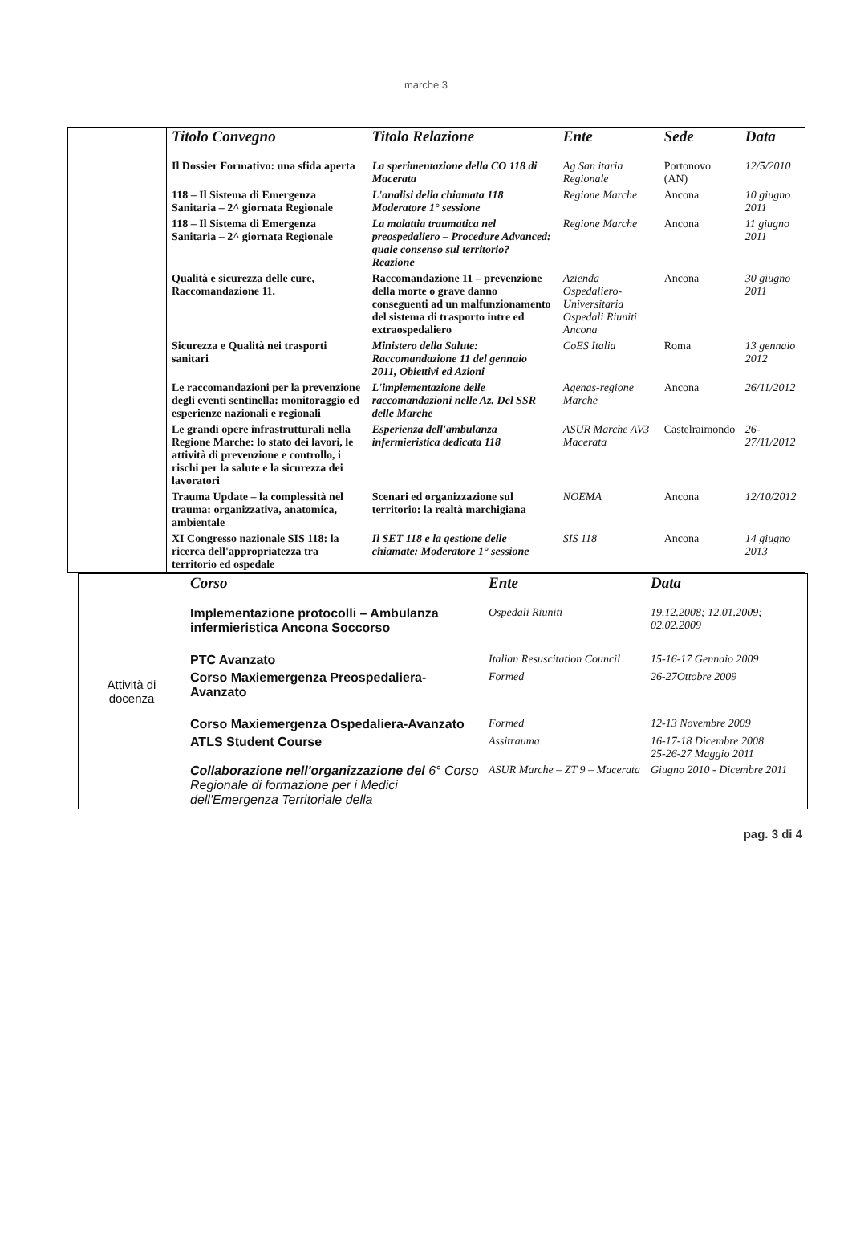marche 3
| | Titolo Convegno | Titolo Relazione | Ente | Sede | Data |
| | Il Dossier Formativo: una sfida aperta | La sperimentazione della CO 118 di Macerata | Ag San itaria Regionale | Portonovo (AN) | 12/5/2010 |
| | 118 – Il Sistema di Emergenza Sanitaria – 2^ giornata Regionale | L'analisi della chiamata 118 Moderatore 1° sessione | Regione Marche | Ancona | 10 giugno 2011 |
| | 118 – Il Sistema di Emergenza Sanitaria – 2^ giornata Regionale | La malattia traumatica nel preospedaliero – Procedure Advanced: quale consenso sul territorio? Reazione | Regione Marche | Ancona | 11 giugno 2011 |
| | Qualità e sicurezza delle cure, Raccomandazione 11. | Raccomandazione 11 – prevenzione della morte o grave danno conseguenti ad un malfunzionamento del sistema di trasporto intre ed extraospedaliero | Azienda Ospedaliero-Universitaria Ospedali Riuniti Ancona | Ancona | 30 giugno 2011 |
| | Sicurezza e Qualità nei trasporti sanitari | Ministero della Salute: Raccomandazione 11 del gennaio 2011, Obiettivi ed Azioni | CoES Italia | Roma | 13 gennaio 2012 |
| | Le raccomandazioni per la prevenzione degli eventi sentinella: monitoraggio ed esperienze nazionali e regionali | L'implementazione delle raccomandazioni nelle Az. Del SSR delle Marche | Agenas-regione Marche | Ancona | 26/11/2012 |
| | Le grandi opere infrastrutturali nella Regione Marche: lo stato dei lavori, le attività di prevenzione e controllo, i rischi per la salute e la sicurezza dei lavoratori | Esperienza dell'ambulanza infermieristica dedicata 118 | ASUR Marche AV3 Macerata | Castelraimondo | 26-27/11/2012 |
| | Trauma Update – la complessità nel trauma: organizzativa, anatomica, ambientale | Scenari ed organizzazione sul territorio: la realtà marchigiana | NOEMA | Ancona | 12/10/2012 |
| | XI Congresso nazionale SIS 118: la ricerca dell'appropriatezza tra territorio ed ospedale | Il SET 118 e la gestione delle chiamate: Moderatore 1° sessione | SIS 118 | Ancona | 14 giugno 2013 |
| Attività di docenza | Corso | Ente | Data |
| | Implementazione protocolli – Ambulanza infermieristica Ancona Soccorso | Ospedali Riuniti | 19.12.2008; 12.01.2009; 02.02.2009 |
| | PTC Avanzato | Italian Resuscitation Council | 15-16-17 Gennaio 2009 |
| | Corso Maxiemergenza Preospedaliera-Avanzato | Formed | 26-27Ottobre 2009 |
| | Corso Maxiemergenza Ospedaliera-Avanzato | Formed | 12-13 Novembre 2009 |
| | ATLS Student Course | Assitrauma | 16-17-18 Dicembre 2008 25-26-27 Maggio 2011 |
| | Collaborazione nell'organizzazione del 6° Corso Regionale di formazione per i Medici dell'Emergenza Territoriale della | ASUR Marche – ZT 9 – Macerata | Giugno 2010 - Dicembre 2011 |
pag. 3 di 4